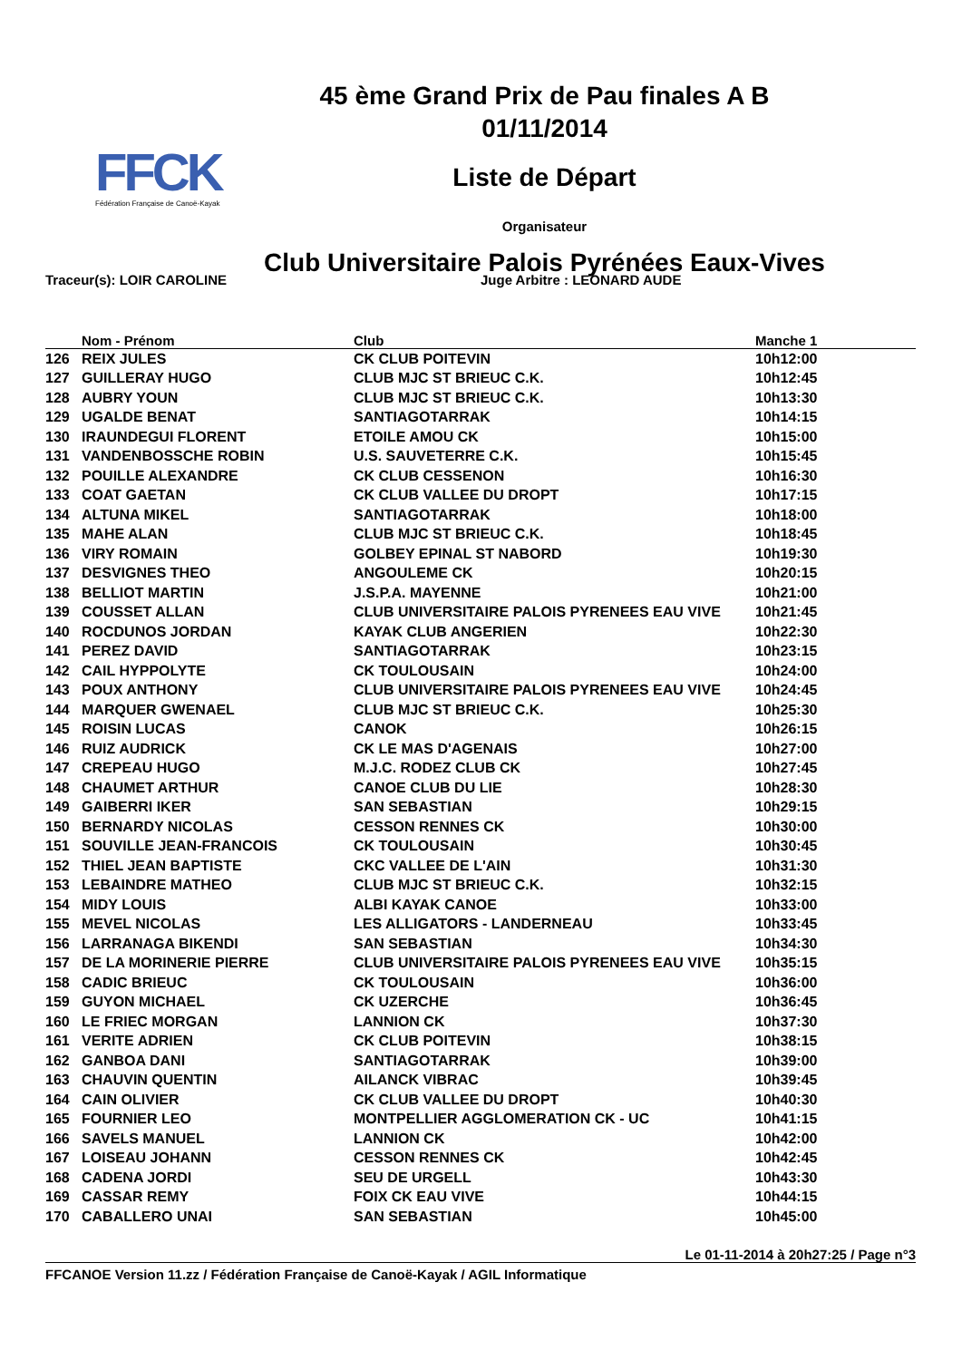FFCK
Fédération Française de Canoë-Kayak
45 ème Grand Prix de Pau finales A B
01/11/2014
Liste de Départ
Organisateur
Club Universitaire Palois Pyrénées Eaux-Vives
Traceur(s): LOIR CAROLINE Juge Arbitre : LEONARD AUDE
| | Nom - Prénom | Club | Manche 1 |
| --- | --- | --- | --- |
| 126 | REIX JULES | CK CLUB POITEVIN | 10h12:00 |
| 127 | GUILLERAY HUGO | CLUB MJC ST BRIEUC C.K. | 10h12:45 |
| 128 | AUBRY YOUN | CLUB MJC ST BRIEUC C.K. | 10h13:30 |
| 129 | UGALDE BENAT | SANTIAGOTARRAK | 10h14:15 |
| 130 | IRAUNDEGUI FLORENT | ETOILE AMOU CK | 10h15:00 |
| 131 | VANDENBOSSCHE ROBIN | U.S. SAUVETERRE C.K. | 10h15:45 |
| 132 | POUILLE ALEXANDRE | CK CLUB CESSENON | 10h16:30 |
| 133 | COAT GAETAN | CK CLUB VALLEE DU DROPT | 10h17:15 |
| 134 | ALTUNA MIKEL | SANTIAGOTARRAK | 10h18:00 |
| 135 | MAHE ALAN | CLUB MJC ST BRIEUC C.K. | 10h18:45 |
| 136 | VIRY ROMAIN | GOLBEY EPINAL ST NABORD | 10h19:30 |
| 137 | DESVIGNES THEO | ANGOULEME CK | 10h20:15 |
| 138 | BELLIOT MARTIN | J.S.P.A. MAYENNE | 10h21:00 |
| 139 | COUSSET ALLAN | CLUB UNIVERSITAIRE PALOIS PYRENEES EAU VIVE | 10h21:45 |
| 140 | ROCDUNOS JORDAN | KAYAK CLUB ANGERIEN | 10h22:30 |
| 141 | PEREZ DAVID | SANTIAGOTARRAK | 10h23:15 |
| 142 | CAIL HYPPOLYTE | CK TOULOUSAIN | 10h24:00 |
| 143 | POUX ANTHONY | CLUB UNIVERSITAIRE PALOIS PYRENEES EAU VIVE | 10h24:45 |
| 144 | MARQUER GWENAEL | CLUB MJC ST BRIEUC C.K. | 10h25:30 |
| 145 | ROISIN LUCAS | CANOK | 10h26:15 |
| 146 | RUIZ AUDRICK | CK LE MAS D'AGENAIS | 10h27:00 |
| 147 | CREPEAU HUGO | M.J.C. RODEZ CLUB CK | 10h27:45 |
| 148 | CHAUMET ARTHUR | CANOE CLUB DU LIE | 10h28:30 |
| 149 | GAIBERRI IKER | SAN SEBASTIAN | 10h29:15 |
| 150 | BERNARDY NICOLAS | CESSON RENNES CK | 10h30:00 |
| 151 | SOUVILLE JEAN-FRANCOIS | CK TOULOUSAIN | 10h30:45 |
| 152 | THIEL JEAN BAPTISTE | CKC VALLEE DE L'AIN | 10h31:30 |
| 153 | LEBAINDRE MATHEO | CLUB MJC ST BRIEUC C.K. | 10h32:15 |
| 154 | MIDY LOUIS | ALBI KAYAK CANOE | 10h33:00 |
| 155 | MEVEL NICOLAS | LES ALLIGATORS - LANDERNEAU | 10h33:45 |
| 156 | LARRANAGA BIKENDI | SAN SEBASTIAN | 10h34:30 |
| 157 | DE LA MORINERIE PIERRE | CLUB UNIVERSITAIRE PALOIS PYRENEES EAU VIVE | 10h35:15 |
| 158 | CADIC BRIEUC | CK TOULOUSAIN | 10h36:00 |
| 159 | GUYON MICHAEL | CK UZERCHE | 10h36:45 |
| 160 | LE FRIEC MORGAN | LANNION CK | 10h37:30 |
| 161 | VERITE ADRIEN | CK CLUB POITEVIN | 10h38:15 |
| 162 | GANBOA DANI | SANTIAGOTARRAK | 10h39:00 |
| 163 | CHAUVIN QUENTIN | AILANCK VIBRAC | 10h39:45 |
| 164 | CAIN OLIVIER | CK CLUB VALLEE DU DROPT | 10h40:30 |
| 165 | FOURNIER LEO | MONTPELLIER AGGLOMERATION CK - UC | 10h41:15 |
| 166 | SAVELS MANUEL | LANNION CK | 10h42:00 |
| 167 | LOISEAU JOHANN | CESSON RENNES CK | 10h42:45 |
| 168 | CADENA JORDI | SEU DE URGELL | 10h43:30 |
| 169 | CASSAR REMY | FOIX CK EAU VIVE | 10h44:15 |
| 170 | CABALLERO UNAI | SAN SEBASTIAN | 10h45:00 |
Le 01-11-2014 à 20h27:25 / Page n°3
FFCANOE Version 11.zz / Fédération Française de Canoë-Kayak / AGIL Informatique